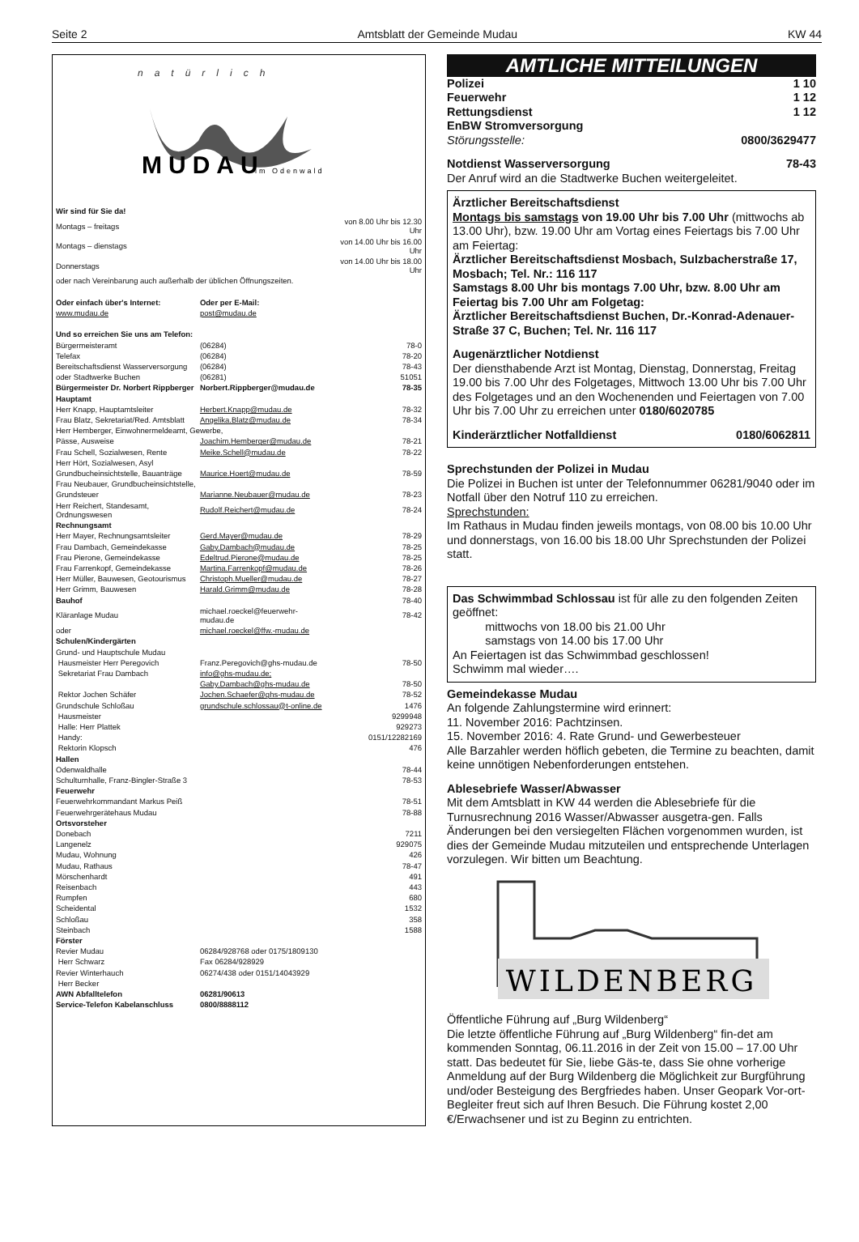Seite 2 Amtsblatt der Gemeinde Mudau KW 44
natürlich
MUDAU
im Odenwald
| Wir sind für Sie da! | | |
| Montags – freitags | | von 8.00 Uhr bis 12.30 Uhr |
| Montags – dienstags | | von 14.00 Uhr bis 16.00 Uhr |
| Donnerstags | | von 14.00 Uhr bis 18.00 Uhr |
| oder nach Vereinbarung auch außerhalb der üblichen Öffnungszeiten. | | |
| Oder einfach über's Internet: | Oder per E-Mail: | |
| www.mudau.de | post@mudau.de | |
| Und so erreichen Sie uns am Telefon: | | |
| Bürgermeisteramt | (06284) | 78-0 |
| Telefax | (06284) | 78-20 |
| Bereitschaftsdienst Wasserversorgung | (06284) | 78-43 |
| oder Stadtwerke Buchen | (06281) | 51051 |
| Bürgermeister Dr. Norbert Rippberger | Norbert.Rippberger@mudau.de | 78-35 |
| Hauptamt | | |
| Herr Knapp, Hauptamtsleiter | Herbert.Knapp@mudau.de | 78-32 |
| Frau Blatz, Sekretariat/Red. Amtsblatt | Angelika.Blatz@mudau.de | 78-34 |
| Herr Hemberger, Einwohnermeldeamt, Gewerbe, | | |
| Pässe, Ausweise | Joachim.Hemberger@mudau.de | 78-21 |
| Frau Schell, Sozialwesen, Rente | Meike.Schell@mudau.de | 78-22 |
| Herr Hört, Sozialwesen, Asyl | | |
| Grundbucheinsichtstelle, Bauanträge | Maurice.Hoert@mudau.de | 78-59 |
| Frau Neubauer, Grundbucheinsichtstelle, | | |
| Grundsteuer | Marianne.Neubauer@mudau.de | 78-23 |
| Herr Reichert, Standesamt, Ordnungswesen | Rudolf.Reichert@mudau.de | 78-24 |
| Rechnungsamt | | |
| Herr Mayer, Rechnungsamtsleiter | Gerd.Mayer@mudau.de | 78-29 |
| Frau Dambach, Gemeindekasse | Gaby.Dambach@mudau.de | 78-25 |
| Frau Pierone, Gemeindekasse | Edeltrud.Pierone@mudau.de | 78-25 |
| Frau Farrenkopf, Gemeindekasse | Martina.Farrenkopf@mudau.de | 78-26 |
| Herr Müller, Bauwesen, Geotourismus | Christoph.Mueller@mudau.de | 78-27 |
| Herr Grimm, Bauwesen | Harald.Grimm@mudau.de | 78-28 |
| Bauhof | | 78-40 |
| Kläranlage Mudau | michael.roeckel@feuerwehr-mudau.de | 78-42 |
| oder | michael.roeckel@ffw.-mudau.de | |
| Schulen/Kindergärten | | |
| Grund- und Hauptschule Mudau | | |
| Hausmeister Herr Peregovich | Franz.Peregovich@ghs-mudau.de | 78-50 |
| Sekretariat Frau Dambach | info@ghs-mudau.de; | |
| | Gaby.Dambach@ghs-mudau.de | 78-50 |
| Rektor Jochen Schäfer | Jochen.Schaefer@ghs-mudau.de | 78-52 |
| Grundschule Schloßau | grundschule.schlossau@t-online.de | 1476 |
| Hausmeister | | 9299948 |
| Halle: Herr Plattek | | 929273 |
| Handy: | | 0151/12282169 |
| Rektorin Klopsch | | 476 |
| Hallen | | |
| Odenwaldhalle | | 78-44 |
| Schulturnhalle, Franz-Bingler-Straße 3 | | 78-53 |
| Feuerwehr | | |
| Feuerwehrkommandant Markus Peiß | | 78-51 |
| Feuerwehrgerätehaus Mudau | | 78-88 |
| Ortsvorsteher | | |
| Donebach | | 7211 |
| Langenelz | | 929075 |
| Mudau, Wohnung | | 426 |
| Mudau, Rathaus | | 78-47 |
| Mörschenhardt | | 491 |
| Reisenbach | | 443 |
| Rumpfen | | 680 |
| Scheidental | | 1532 |
| Schloßau | | 358 |
| Steinbach | | 1588 |
| Förster | | |
| Revier Mudau | 06284/928768 oder 0175/1809130 | |
| Herr Schwarz | Fax 06284/928929 | |
| Revier Winterhauch | 06274/438 oder 0151/14043929 | |
| Herr Becker | | |
| AWN Abfalltelefon | 06281/90613 | |
| Service-Telefon Kabelanschluss | 0800/8888112 | |
AMTLICHE MITTEILUNGEN
Polizei 1 10
Feuerwehr 1 12
Rettungsdienst 1 12
EnBW Stromversorgung
Störungsstelle: 0800/3629477
Notdienst Wasserversorgung 78-43
Der Anruf wird an die Stadtwerke Buchen weitergeleitet.
Ärztlicher Bereitschaftsdienst
Montags bis samstags von 19.00 Uhr bis 7.00 Uhr (mittwochs ab 13.00 Uhr), bzw. 19.00 Uhr am Vortag eines Feiertags bis 7.00 Uhr am Feiertag:
Ärztlicher Bereitschaftsdienst Mosbach, Sulzbacherstraße 17, Mosbach; Tel. Nr.: 116 117
Samstags 8.00 Uhr bis montags 7.00 Uhr, bzw. 8.00 Uhr am Feiertag bis 7.00 Uhr am Folgetag:
Ärztlicher Bereitschaftsdienst Buchen, Dr.-Konrad-Adenauer-Straße 37 C, Buchen; Tel. Nr. 116 117
Augenärztlicher Notdienst
Der diensthabende Arzt ist Montag, Dienstag, Donnerstag, Freitag 19.00 bis 7.00 Uhr des Folgetages, Mittwoch 13.00 Uhr bis 7.00 Uhr des Folgetages und an den Wochenenden und Feiertagen von 7.00 Uhr bis 7.00 Uhr zu erreichen unter 0180/6020785
Kinderärztlicher Notfalldienst 0180/6062811
Sprechstunden der Polizei in Mudau
Die Polizei in Buchen ist unter der Telefonnummer 06281/9040 oder im Notfall über den Notruf 110 zu erreichen.
Sprechstunden:
Im Rathaus in Mudau finden jeweils montags, von 08.00 bis 10.00 Uhr und donnerstags, von 16.00 bis 18.00 Uhr Sprechstunden der Polizei statt.
Das Schwimmbad Schlossau ist für alle zu den folgenden Zeiten geöffnet:
mittwochs von 18.00 bis 21.00 Uhr
samstags von 14.00 bis 17.00 Uhr
An Feiertagen ist das Schwimmbad geschlossen!
Schwimm mal wieder….
Gemeindekasse Mudau
An folgende Zahlungstermine wird erinnert:
11. November 2016: Pachtzinsen.
15. November 2016: 4. Rate Grund- und Gewerbesteuer
Alle Barzahler werden höflich gebeten, die Termine zu beachten, damit keine unnötigen Nebenforderungen entstehen.
Ablesebriefe Wasser/Abwasser
Mit dem Amtsblatt in KW 44 werden die Ablesebriefe für die Turnusrechnung 2016 Wasser/Abwasser ausgetra-gen. Falls Änderungen bei den versiegelten Flächen vorgenommen wurden, ist dies der Gemeinde Mudau mitzuteilen und entsprechende Unterlagen vorzulegen. Wir bitten um Beachtung.
WILDENBERG
Öffentliche Führung auf „Burg Wildenberg“
Die letzte öffentliche Führung auf „Burg Wildenberg“ fin-det am kommenden Sonntag, 06.11.2016 in der Zeit von 15.00 – 17.00 Uhr statt. Das bedeutet für Sie, liebe Gäs-te, dass Sie ohne vorherige Anmeldung auf der Burg Wildenberg die Möglichkeit zur Burgführung und/oder Besteigung des Bergfriedes haben. Unser Geopark Vor-ort-Begleiter freut sich auf Ihren Besuch. Die Führung kostet 2,00 €/Erwachsener und ist zu Beginn zu entrichten.